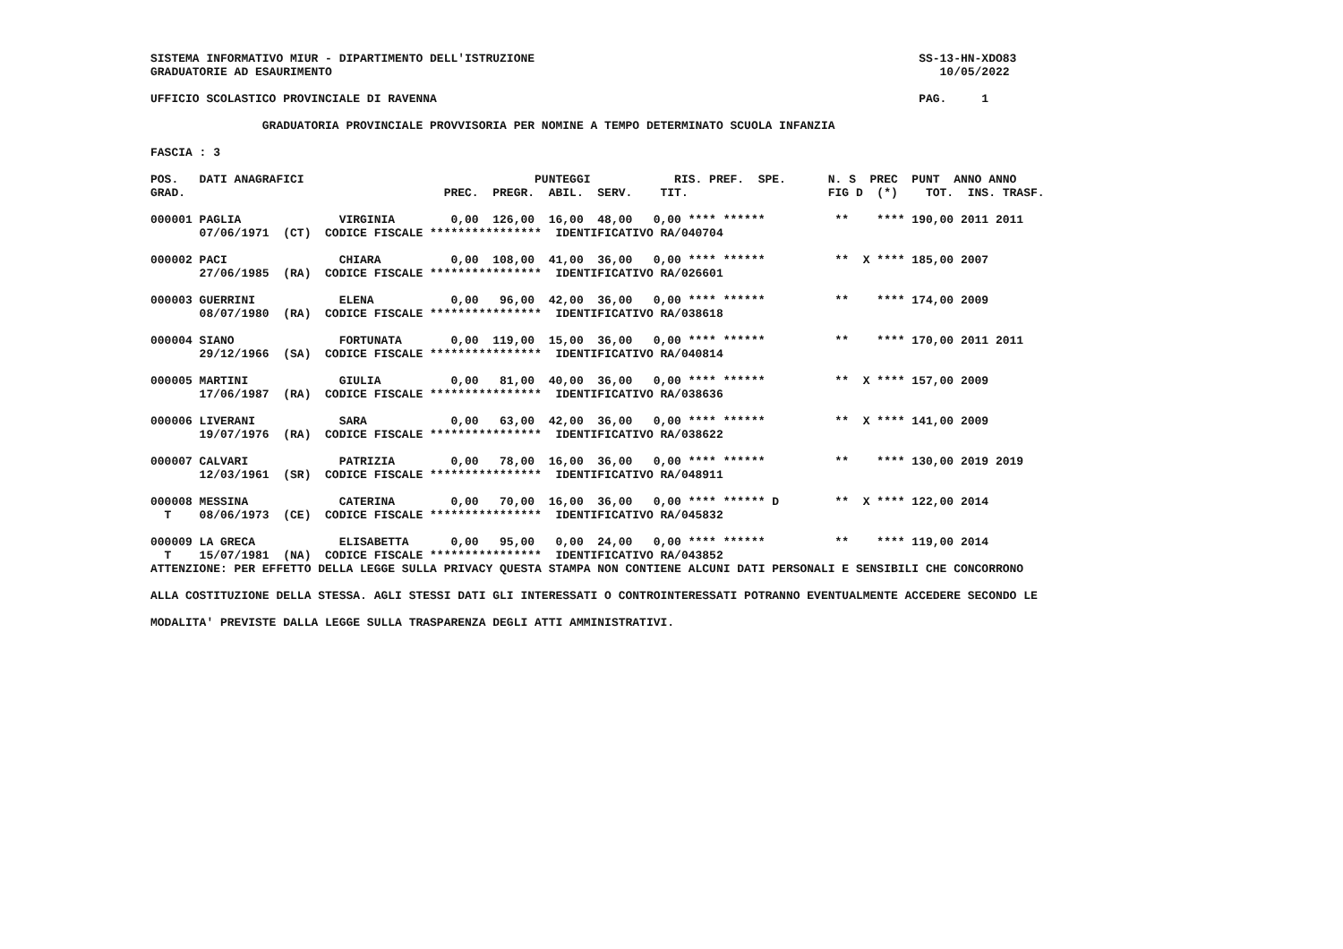SISTEMA INFORMATIVO MIUR - DIPARTIMENTO DELL'ISTRUZIONE                                                       SS-13-HN-XDO83
GRADUATORIE AD ESAURIMENTO                                                                                       10/05/2022

UFFICIO SCOLASTICO PROVINCIALE DI RAVENNA                                                                     PAG.     1

                GRADUATORIA PROVINCIALE PROVVISORIA PER NOMINE A TEMPO DETERMINATO SCUOLA INFANZIA

FASCIA : 3

POS.   DATI ANAGRAFICI                                 PUNTEGGI            RIS. PREF.  SPE.      N. S  PREC  PUNT  ANNO ANNO
GRAD.                                     PREC.  PREGR.  ABIL.  SERV.    TIT.                    FIG D  (*)    TOT.  INS. TRASF.

000001 PAGLIA              VIRGINIA        0,00  126,00  16,00  48,00   0,00 **** ******          **    **** 190,00 2011 2011
       07/06/1971  (CT)  CODICE FISCALE ****************  IDENTIFICATIVO RA/040704

000002 PACI                CHIARA          0,00  108,00  41,00  36,00   0,00 **** ******          **  X **** 185,00 2007
       27/06/1985  (RA)  CODICE FISCALE ****************  IDENTIFICATIVO RA/026601

000003 GUERRINI            ELENA           0,00   96,00  42,00  36,00   0,00 **** ******          **    **** 174,00 2009
       08/07/1980  (RA)  CODICE FISCALE ****************  IDENTIFICATIVO RA/038618

000004 SIANO               FORTUNATA       0,00  119,00  15,00  36,00   0,00 **** ******          **    **** 170,00 2011 2011
       29/12/1966  (SA)  CODICE FISCALE ****************  IDENTIFICATIVO RA/040814

000005 MARTINI             GIULIA          0,00   81,00  40,00  36,00   0,00 **** ******          **  X **** 157,00 2009
       17/06/1987  (RA)  CODICE FISCALE ****************  IDENTIFICATIVO RA/038636

000006 LIVERANI            SARA            0,00   63,00  42,00  36,00   0,00 **** ******          **  X **** 141,00 2009
       19/07/1976  (RA)  CODICE FISCALE ****************  IDENTIFICATIVO RA/038622

000007 CALVARI             PATRIZIA        0,00   78,00  16,00  36,00   0,00 **** ******          **    **** 130,00 2019 2019
       12/03/1961  (SR)  CODICE FISCALE ****************  IDENTIFICATIVO RA/048911

000008 MESSINA             CATERINA        0,00   70,00  16,00  36,00   0,00 **** ****** D        **  X **** 122,00 2014
  T    08/06/1973  (CE)  CODICE FISCALE ****************  IDENTIFICATIVO RA/045832

000009 LA GRECA            ELISABETTA      0,00   95,00   0,00  24,00   0,00 **** ******          **    **** 119,00 2014
  T    15/07/1981  (NA)  CODICE FISCALE ****************  IDENTIFICATIVO RA/043852
ATTENZIONE: PER EFFETTO DELLA LEGGE SULLA PRIVACY QUESTA STAMPA NON CONTIENE ALCUNI DATI PERSONALI E SENSIBILI CHE CONCORRONO

ALLA COSTITUZIONE DELLA STESSA. AGLI STESSI DATI GLI INTERESSATI O CONTROINTERESSATI POTRANNO EVENTUALMENTE ACCEDERE SECONDO LE

MODALITA' PREVISTE DALLA LEGGE SULLA TRASPARENZA DEGLI ATTI AMMINISTRATIVI.